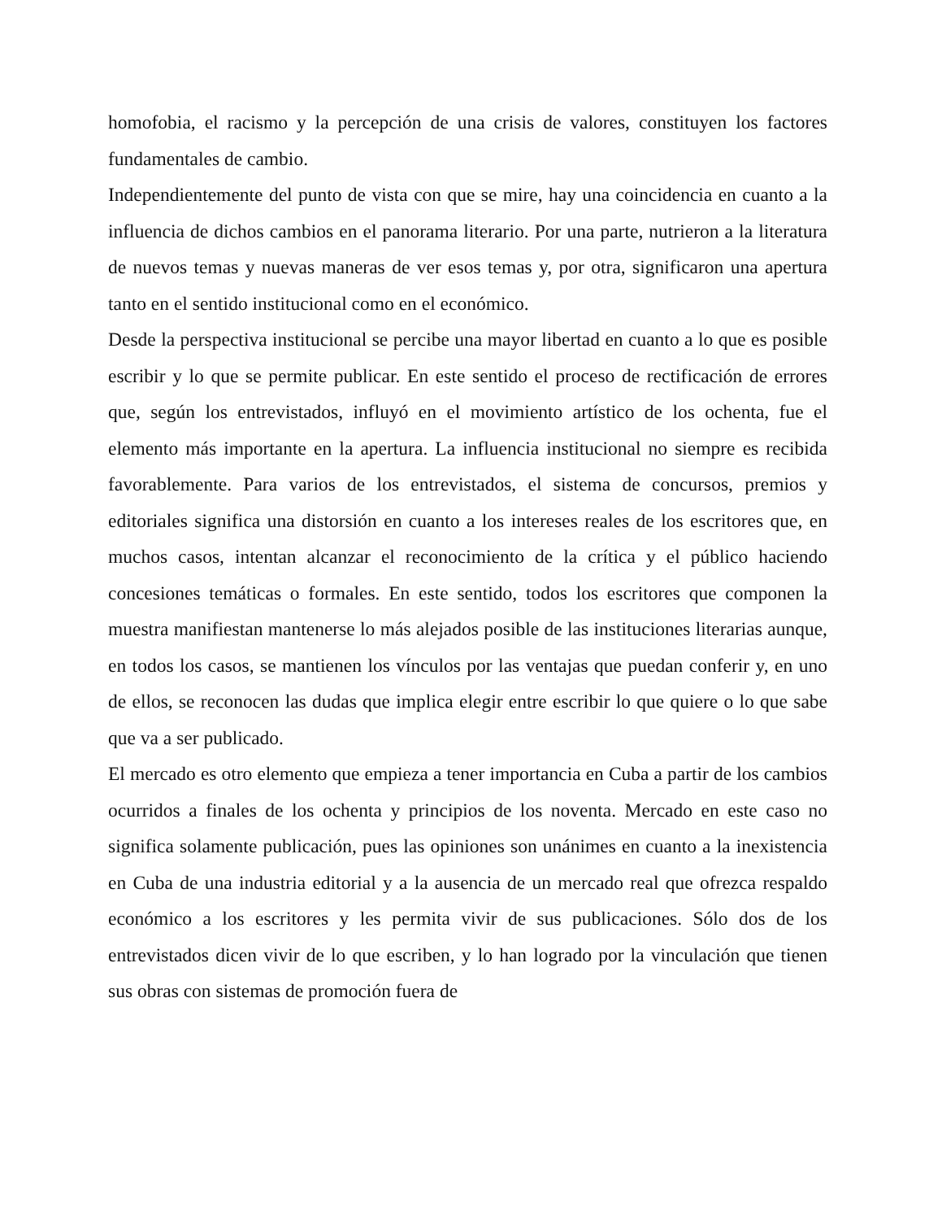homofobia, el racismo y la percepción de una crisis de valores, constituyen los factores fundamentales de cambio.
Independientemente del punto de vista con que se mire, hay una coincidencia en cuanto a la influencia de dichos cambios en el panorama literario. Por una parte, nutrieron a la literatura de nuevos temas y nuevas maneras de ver esos temas y, por otra, significaron una apertura tanto en el sentido institucional como en el económico.
Desde la perspectiva institucional se percibe una mayor libertad en cuanto a lo que es posible escribir y lo que se permite publicar. En este sentido el proceso de rectificación de errores que, según los entrevistados, influyó en el movimiento artístico de los ochenta, fue el elemento más importante en la apertura. La influencia institucional no siempre es recibida favorablemente. Para varios de los entrevistados, el sistema de concursos, premios y editoriales significa una distorsión en cuanto a los intereses reales de los escritores que, en muchos casos, intentan alcanzar el reconocimiento de la crítica y el público haciendo concesiones temáticas o formales. En este sentido, todos los escritores que componen la muestra manifiestan mantenerse lo más alejados posible de las instituciones literarias aunque, en todos los casos, se mantienen los vínculos por las ventajas que puedan conferir y, en uno de ellos, se reconocen las dudas que implica elegir entre escribir lo que quiere o lo que sabe que va a ser publicado.
El mercado es otro elemento que empieza a tener importancia en Cuba a partir de los cambios ocurridos a finales de los ochenta y principios de los noventa. Mercado en este caso no significa solamente publicación, pues las opiniones son unánimes en cuanto a la inexistencia en Cuba de una industria editorial y a la ausencia de un mercado real que ofrezca respaldo económico a los escritores y les permita vivir de sus publicaciones. Sólo dos de los entrevistados dicen vivir de lo que escriben, y lo han logrado por la vinculación que tienen sus obras con sistemas de promoción fuera de